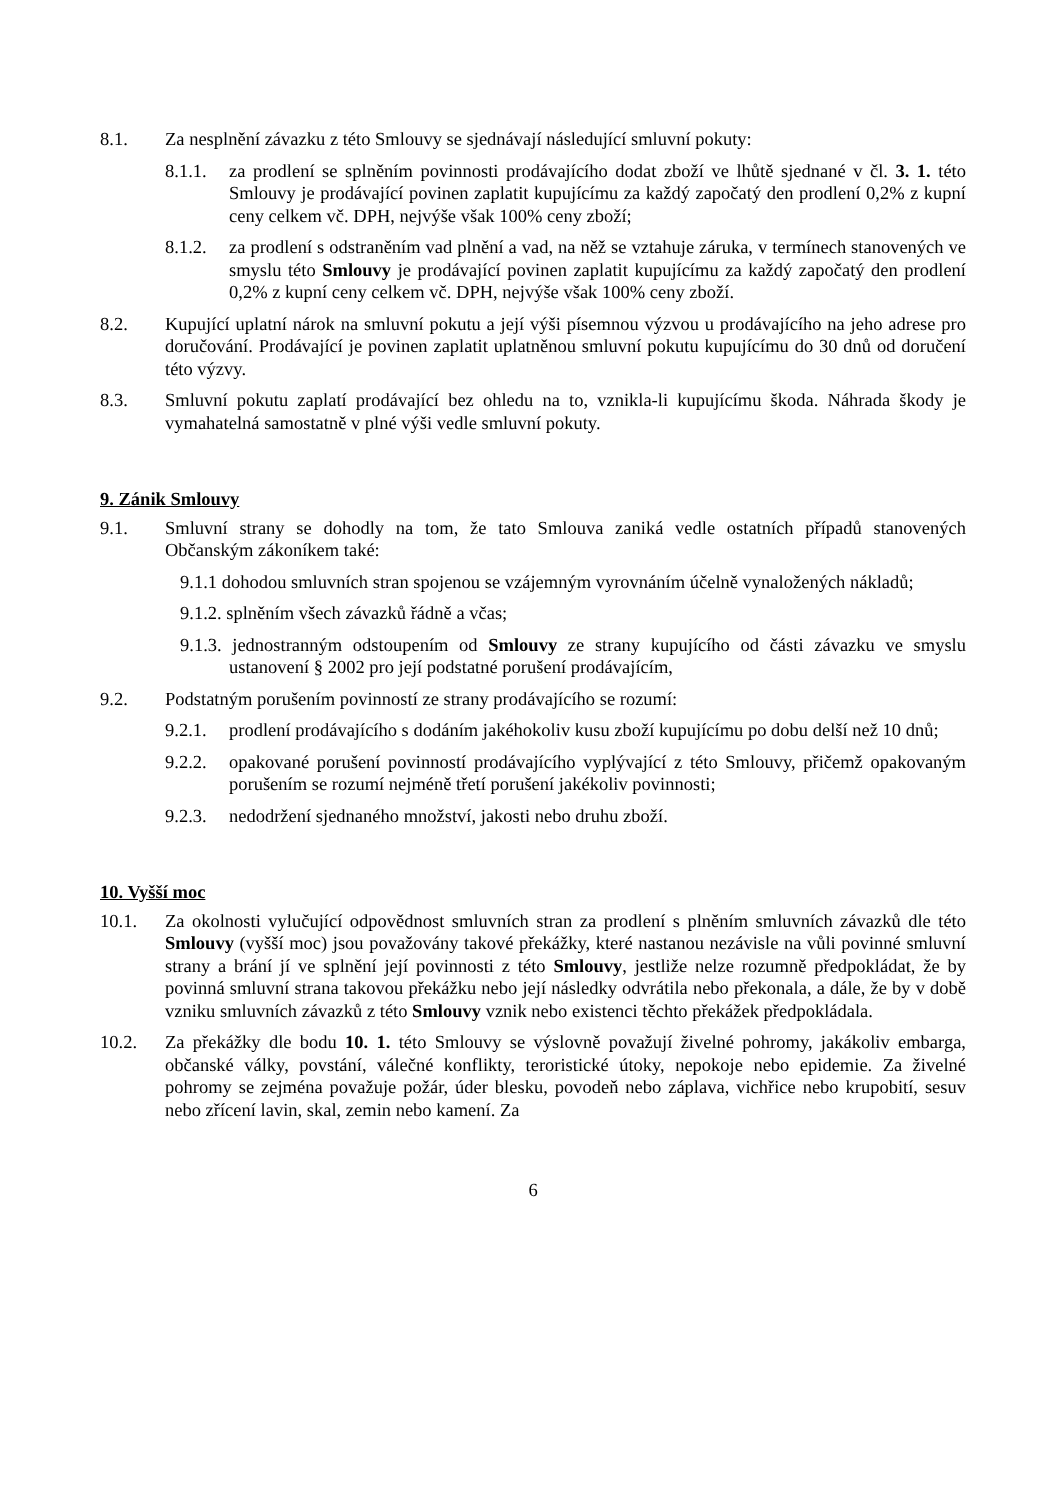8.1. Za nesplnění závazku z této Smlouvy se sjednávají následující smluvní pokuty:
8.1.1.
za prodlení se splněním povinnosti prodávajícího dodat zboží ve lhůtě sjednané v čl. 3. 1. této Smlouvy je prodávající povinen zaplatit kupujícímu za každý započatý den prodlení 0,2% z kupní ceny celkem vč. DPH, nejvýše však 100% ceny zboží;
8.1.2.
za prodlení s odstraněním vad plnění a vad, na něž se vztahuje záruka, v termínech stanovených ve smyslu této Smlouvy je prodávající povinen zaplatit kupujícímu za každý započatý den prodlení 0,2% z kupní ceny celkem vč. DPH, nejvýše však 100% ceny zboží.
8.2. Kupující uplatní nárok na smluvní pokutu a její výši písemnou výzvou u prodávajícího na jeho adrese pro doručování. Prodávající je povinen zaplatit uplatněnou smluvní pokutu kupujícímu do 30 dnů od doručení této výzvy.
8.3. Smluvní pokutu zaplatí prodávající bez ohledu na to, vznikla-li kupujícímu škoda. Náhrada škody je vymahatelná samostatně v plné výši vedle smluvní pokuty.
9. Zánik Smlouvy
9.1. Smluvní strany se dohodly na tom, že tato Smlouva zaniká vedle ostatních případů stanovených Občanským zákoníkem také:
9.1.1 dohodou smluvních stran spojenou se vzájemným vyrovnáním účelně vynaložených nákladů;
9.1.2. splněním všech závazků řádně a včas;
9.1.3. jednostranným odstoupením od Smlouvy ze strany kupujícího od části závazku ve smyslu ustanovení § 2002 pro její podstatné porušení prodávajícím,
9.2. Podstatným porušením povinností ze strany prodávajícího se rozumí:
9.2.1.
prodlení prodávajícího s dodáním jakéhokoliv kusu zboží kupujícímu po dobu delší než 10 dnů;
9.2.2.
opakované porušení povinností prodávajícího vyplývající z této Smlouvy, přičemž opakovaným porušením se rozumí nejméně třetí porušení jakékoliv povinnosti;
9.2.3.
nedodržení sjednaného množství, jakosti nebo druhu zboží.
10. Vyšší moc
10.1. Za okolnosti vylučující odpovědnost smluvních stran za prodlení s plněním smluvních závazků dle této Smlouvy (vyšší moc) jsou považovány takové překážky, které nastanou nezávisle na vůli povinné smluvní strany a brání jí ve splnění její povinnosti z této Smlouvy, jestliže nelze rozumně předpokládat, že by povinná smluvní strana takovou překážku nebo její následky odvrátila nebo překonala, a dále, že by v době vzniku smluvních závazků z této Smlouvy vznik nebo existenci těchto překážek předpokládala.
10.2. Za překážky dle bodu 10. 1. této Smlouvy se výslovně považují živelné pohromy, jakákoliv embarga, občanské války, povstání, válečné konflikty, teroristické útoky, nepokoje nebo epidemie. Za živelné pohromy se zejména považuje požár, úder blesku, povodeň nebo záplava, vichřice nebo krupobití, sesuv nebo zřícení lavin, skal, zemin nebo kamení. Za
6